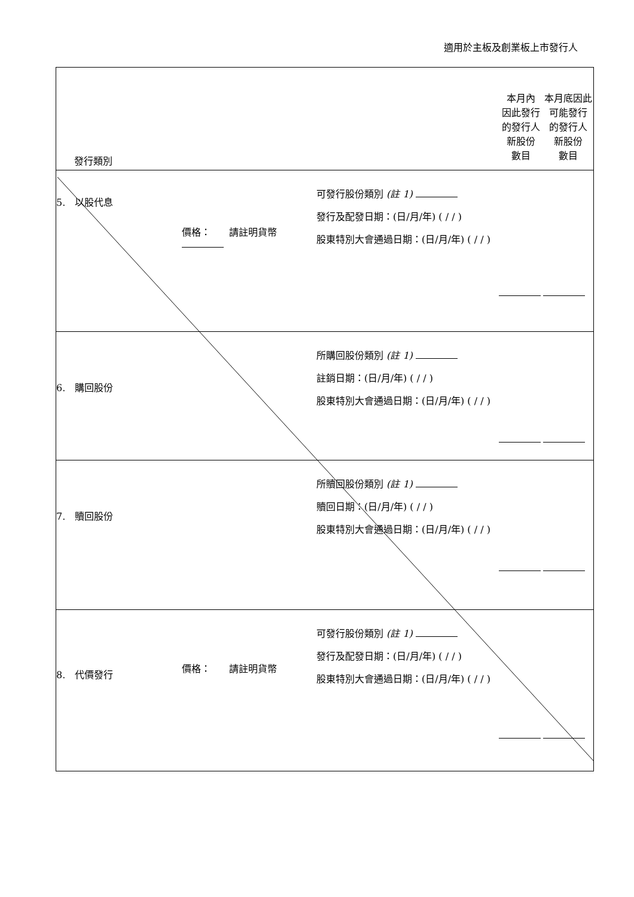適用於主板及創業板上市發行人
| 發行類別 | | | 本月內 因此發行 的發行人 新股份 數目 | 本月底因此 可能發行 的發行人 新股份 數目 |
| 5. 以股代息 | 價格： 請註明貨幣 | 可發行股份類別 (註 1) 發行及配發日期：(日/月/年) ( / / ) 股東特別大會通過日期：(日/月/年) ( / / ) | | |
| 6. 購回股份 | | 所購回股份類別 (註 1) 註銷日期：(日/月/年) ( / / ) 股東特別大會通過日期：(日/月/年) ( / / ) | | |
| 7. 贖回股份 | | 所贖回股份類別 (註 1) 贖回日期：(日/月/年) ( / / ) 股東特別大會通過日期：(日/月/年) ( / / ) | | |
| 8. 代價發行 | 價格： 請註明貨幣 | 可發行股份類別 (註 1) 發行及配發日期：(日/月/年) ( / / ) 股東特別大會通過日期：(日/月/年) ( / / ) | | |